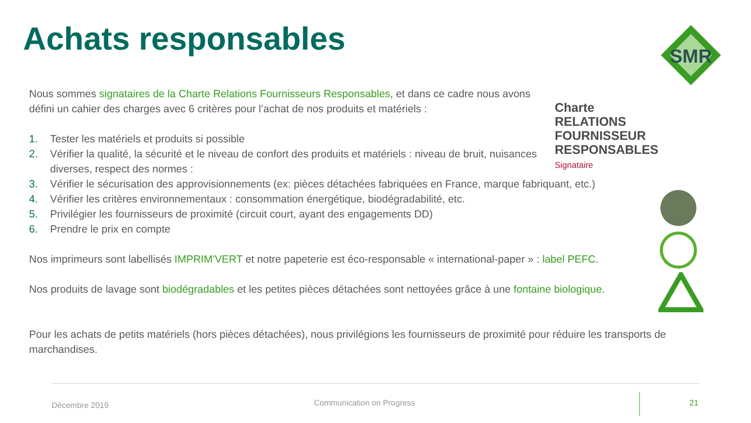Achats responsables
SMR
Charte
RELATIONS FOURNISSEUR
RESPONSABLES Signataire
Nous sommes signataires de la Charte Relations Fournisseurs Responsables, et dans ce cadre nous avons défini un cahier des charges avec 6 critères pour l’achat de nos produits et matériels :
1. Tester les matériels et produits si possible
2. Vérifier la qualité, la sécurité et le niveau de confort des produits et matériels : niveau de bruit, nuisances diverses, respect des normes :
3. Vérifier le sécurisation des approvisionnements (ex: pièces détachées fabriquées en France, marque fabriquant, etc.)
4. Vérifier les critères environnementaux : consommation énergétique, biodégradabilité, etc.
5. Privilégier les fournisseurs de proximité (circuit court, ayant des engagements DD)
6. Prendre le prix en compte
Nos imprimeurs sont labellisés IMPRIM’VERT et notre papeterie est éco-responsable « international-paper » : label PEFC.
Nos produits de lavage sont biodégradables et les petites pièces détachées sont nettoyées grâce à une fontaine biologique.
Pour les achats de petits matériels (hors pièces détachées), nous privilégions les fournisseurs de proximité pour réduire les transports de marchandises.
Décembre 2019 Communication on Progress 21